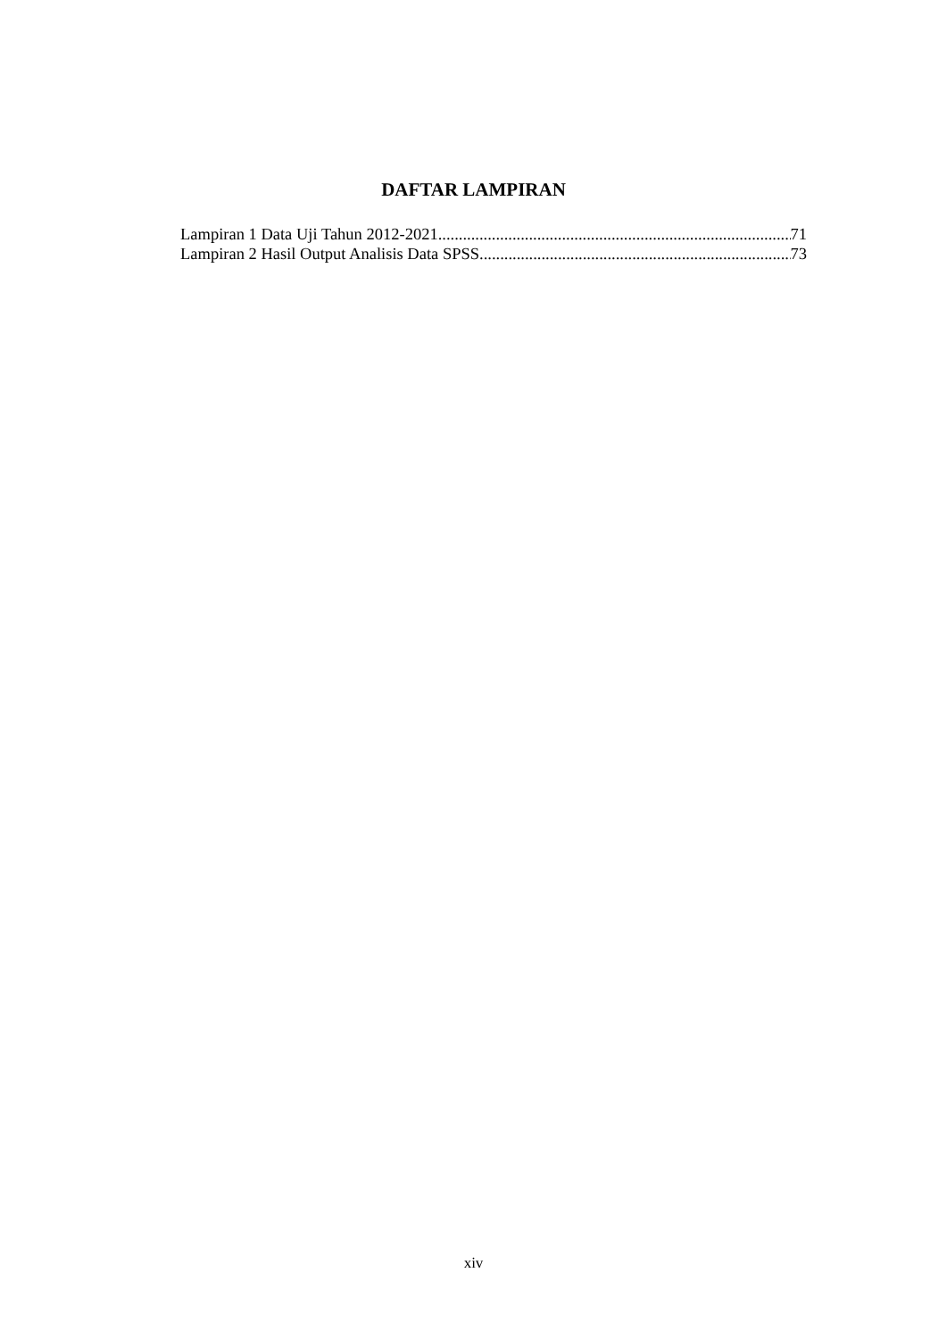DAFTAR LAMPIRAN
Lampiran 1 Data Uji Tahun 2012-2021 71
Lampiran 2 Hasil Output Analisis Data SPSS 73
xiv